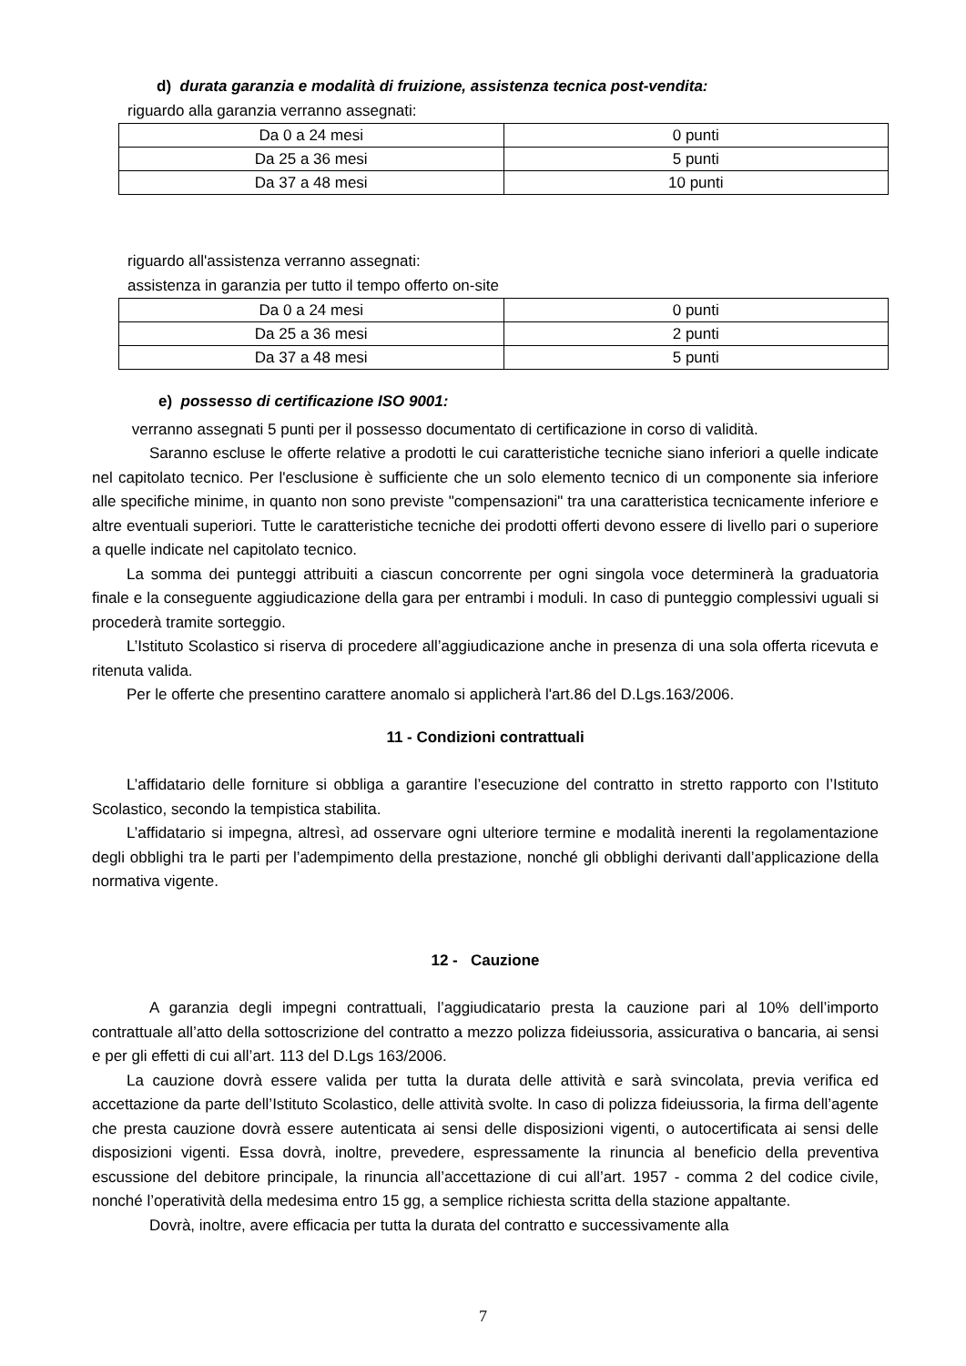d) durata garanzia e modalità di fruizione, assistenza tecnica post-vendita:
riguardo alla garanzia verranno assegnati:
| Da 0 a 24 mesi | 0 punti |
| Da 25 a 36 mesi | 5 punti |
| Da 37 a 48 mesi | 10 punti |
riguardo all'assistenza verranno assegnati:
assistenza in garanzia per tutto il tempo offerto on-site
| Da 0 a 24 mesi | 0 punti |
| Da 25 a 36 mesi | 2 punti |
| Da 37 a 48 mesi | 5 punti |
e) possesso di certificazione ISO 9001:
verranno assegnati 5 punti per il possesso documentato di certificazione in corso di validità.
Saranno escluse le offerte relative a prodotti le cui caratteristiche tecniche siano inferiori a quelle indicate nel capitolato tecnico. Per l'esclusione è sufficiente che un solo elemento tecnico di un componente sia inferiore alle specifiche minime, in quanto non sono previste "compensazioni" tra una caratteristica tecnicamente inferiore e altre eventuali superiori. Tutte le caratteristiche tecniche dei prodotti offerti devono essere di livello pari o superiore a quelle indicate nel capitolato tecnico.
La somma dei punteggi attribuiti a ciascun concorrente per ogni singola voce determinerà la graduatoria finale e la conseguente aggiudicazione della gara per entrambi i moduli. In caso di punteggio complessivi uguali si procederà tramite sorteggio.
L’Istituto Scolastico si riserva di procedere all’aggiudicazione anche in presenza di una sola offerta ricevuta e ritenuta valida.
Per le offerte che presentino carattere anomalo si applicherà l'art.86 del D.Lgs.163/2006.
11 - Condizioni contrattuali
L’affidatario delle forniture si obbliga a garantire l’esecuzione del contratto in stretto rapporto con l’Istituto Scolastico, secondo la tempistica stabilita.
L’affidatario si impegna, altresì, ad osservare ogni ulteriore termine e modalità inerenti la regolamentazione degli obblighi tra le parti per l’adempimento della prestazione, nonché gli obblighi derivanti dall’applicazione della normativa vigente.
12 - Cauzione
A garanzia degli impegni contrattuali, l’aggiudicatario presta la cauzione pari al 10% dell’importo contrattuale all’atto della sottoscrizione del contratto a mezzo polizza fideiussoria, assicurativa o bancaria, ai sensi e per gli effetti di cui all’art. 113 del D.Lgs 163/2006.
La cauzione dovrà essere valida per tutta la durata delle attività e sarà svincolata, previa verifica ed accettazione da parte dell’Istituto Scolastico, delle attività svolte. In caso di polizza fideiussoria, la firma dell’agente che presta cauzione dovrà essere autenticata ai sensi delle disposizioni vigenti, o autocertificata ai sensi delle disposizioni vigenti. Essa dovrà, inoltre, prevedere, espressamente la rinuncia al beneficio della preventiva escussione del debitore principale, la rinuncia all’accettazione di cui all’art. 1957 - comma 2 del codice civile, nonché l’operatività della medesima entro 15 gg, a semplice richiesta scritta della stazione appaltante.
Dovrà, inoltre, avere efficacia per tutta la durata del contratto e successivamente alla
7